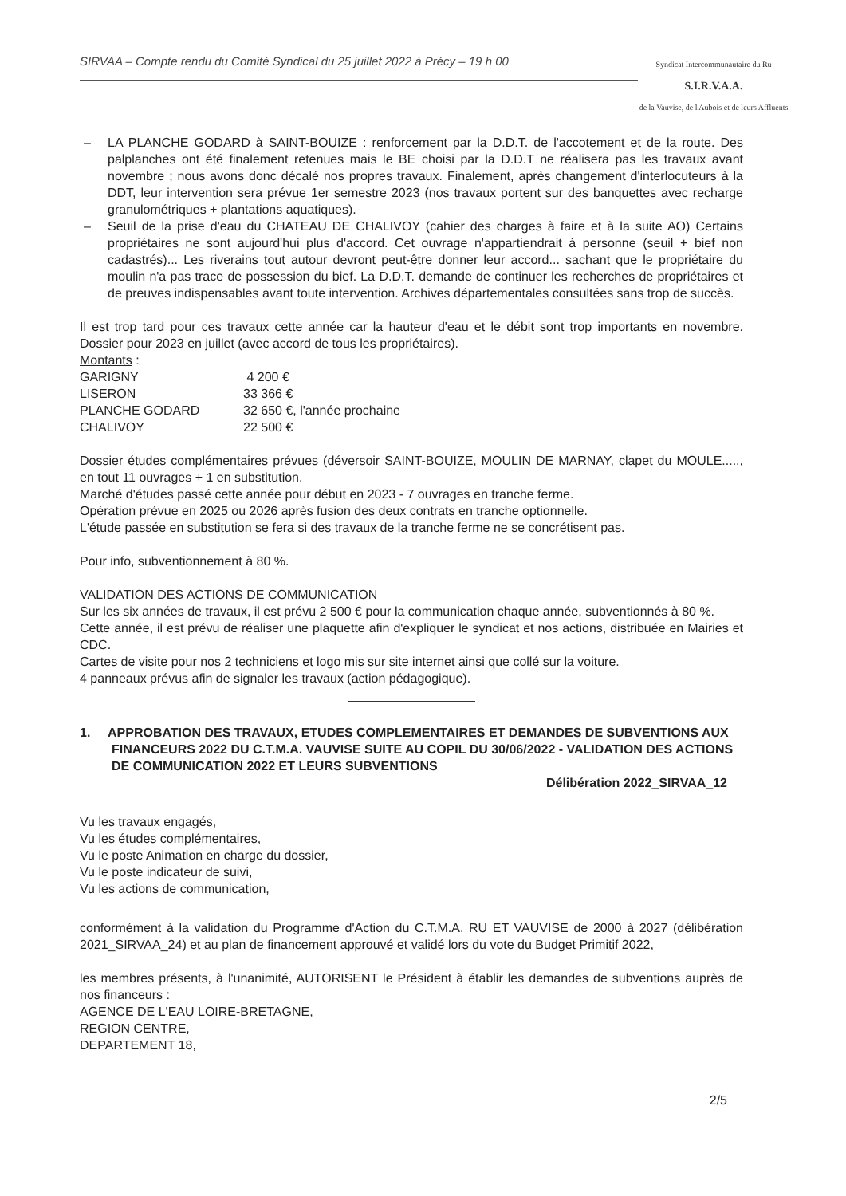SIRVAA – Compte rendu du Comité Syndical du 25 juillet 2022 à Précy – 19 h 00
Syndicat Intercommunautaire du Ru
S.I.R.V.A.A.
de la Vauvise, de l'Aubois et de leurs Affluents
– LA PLANCHE GODARD à SAINT-BOUIZE : renforcement par la D.D.T. de l'accotement et de la route. Des palplanches ont été finalement retenues mais le BE choisi par la D.D.T ne réalisera pas les travaux avant novembre ; nous avons donc décalé nos propres travaux. Finalement, après changement d'interlocuteurs à la DDT, leur intervention sera prévue 1er semestre 2023 (nos travaux portent sur des banquettes avec recharge granulométriques + plantations aquatiques).
– Seuil de la prise d'eau du CHATEAU DE CHALIVOY (cahier des charges à faire et à la suite AO) Certains propriétaires ne sont aujourd'hui plus d'accord. Cet ouvrage n'appartiendrait à personne (seuil + bief non cadastrés)... Les riverains tout autour devront peut-être donner leur accord... sachant que le propriétaire du moulin n'a pas trace de possession du bief. La D.D.T. demande de continuer les recherches de propriétaires et de preuves indispensables avant toute intervention. Archives départementales consultées sans trop de succès.
Il est trop tard pour ces travaux cette année car la hauteur d'eau et le débit sont trop importants en novembre. Dossier pour 2023 en juillet (avec accord de tous les propriétaires).
Montants :
| GARIGNY | 4 200 € |
| LISERON | 33 366 € |
| PLANCHE GODARD | 32 650 €, l'année prochaine |
| CHALIVOY | 22 500 € |
Dossier études complémentaires prévues (déversoir SAINT-BOUIZE, MOULIN DE MARNAY, clapet du MOULE....., en tout 11 ouvrages + 1 en substitution.
Marché d'études passé cette année pour début en 2023 - 7 ouvrages en tranche ferme.
Opération prévue en 2025 ou 2026 après fusion des deux contrats en tranche optionnelle.
L'étude passée en substitution se fera si des travaux de la tranche ferme ne se concrétisent pas.
Pour info, subventionnement à 80 %.
VALIDATION DES ACTIONS DE COMMUNICATION
Sur les six années de travaux, il est prévu 2 500 € pour la communication chaque année, subventionnés à 80 %.
Cette année, il est prévu de réaliser une plaquette afin d'expliquer le syndicat et nos actions, distribuée en Mairies et CDC.
Cartes de visite pour nos 2 techniciens et logo mis sur site internet ainsi que collé sur la voiture.
4 panneaux prévus afin de signaler les travaux (action pédagogique).
1. APPROBATION DES TRAVAUX, ETUDES COMPLEMENTAIRES ET DEMANDES DE SUBVENTIONS AUX FINANCEURS 2022 DU C.T.M.A. VAUVISE SUITE AU COPIL DU 30/06/2022 - VALIDATION DES ACTIONS DE COMMUNICATION 2022 ET LEURS SUBVENTIONS
Délibération 2022_SIRVAA_12
Vu les travaux engagés,
Vu les études complémentaires,
Vu le poste Animation en charge du dossier,
Vu le poste indicateur de suivi,
Vu les actions de communication,
conformément à la validation du Programme d'Action du C.T.M.A. RU ET VAUVISE de 2000 à 2027 (délibération 2021_SIRVAA_24) et au plan de financement approuvé et validé lors du vote du Budget Primitif 2022,
les membres présents, à l'unanimité, AUTORISENT le Président à établir les demandes de subventions auprès de nos financeurs :
AGENCE DE L'EAU LOIRE-BRETAGNE,
REGION CENTRE,
DEPARTEMENT 18,
2/5